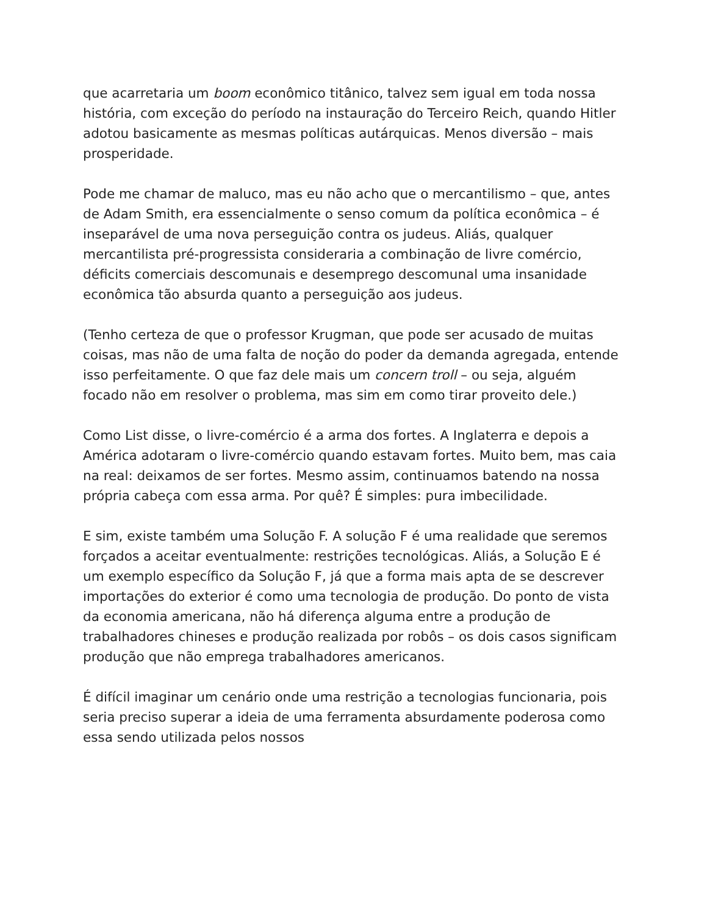que acarretaria um boom econômico titânico, talvez sem igual em toda nossa história, com exceção do período na instauração do Terceiro Reich, quando Hitler adotou basicamente as mesmas políticas autárquicas. Menos diversão – mais prosperidade.
Pode me chamar de maluco, mas eu não acho que o mercantilismo – que, antes de Adam Smith, era essencialmente o senso comum da política econômica – é inseparável de uma nova perseguição contra os judeus. Aliás, qualquer mercantilista pré-progressista consideraria a combinação de livre comércio, déficits comerciais descomunais e desemprego descomunal uma insanidade econômica tão absurda quanto a perseguição aos judeus.
(Tenho certeza de que o professor Krugman, que pode ser acusado de muitas coisas, mas não de uma falta de noção do poder da demanda agregada, entende isso perfeitamente. O que faz dele mais um concern troll – ou seja, alguém focado não em resolver o problema, mas sim em como tirar proveito dele.)
Como List disse, o livre-comércio é a arma dos fortes. A Inglaterra e depois a América adotaram o livre-comércio quando estavam fortes. Muito bem, mas caia na real: deixamos de ser fortes. Mesmo assim, continuamos batendo na nossa própria cabeça com essa arma. Por quê? É simples: pura imbecilidade.
E sim, existe também uma Solução F. A solução F é uma realidade que seremos forçados a aceitar eventualmente: restrições tecnológicas. Aliás, a Solução E é um exemplo específico da Solução F, já que a forma mais apta de se descrever importações do exterior é como uma tecnologia de produção. Do ponto de vista da economia americana, não há diferença alguma entre a produção de trabalhadores chineses e produção realizada por robôs – os dois casos significam produção que não emprega trabalhadores americanos.
É difícil imaginar um cenário onde uma restrição a tecnologias funcionaria, pois seria preciso superar a ideia de uma ferramenta absurdamente poderosa como essa sendo utilizada pelos nossos